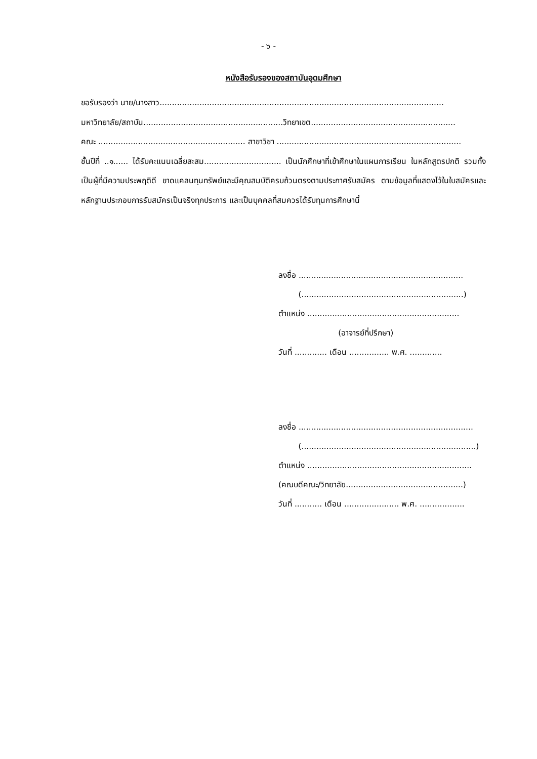- ๖ -
หนังสือรับรองของสถาบันอุดมศึกษา
ขอรับรองว่า นาย/นางสาว..................................................................................................................
มหาวิทยาลัย/สถาบัน........................................................วิทยาเขต..........................................................
คณะ ........................................................... สาขาวิชา ..........................................................................
ชั้นปีที่ ..๑...... ได้รับคะแนนเฉลี่ยสะสม............................... เป็นนักศึกษาที่เข้าศึกษาในแผนการเรียน ในหลักสูตรปกติ รวมทั้งเป็นผู้ที่มีความประพฤติดี ขาดแคลนทุนทรัพย์และมีคุณสมบัติครบถ้วนตรงตามประกาศรับสมัคร ตามข้อมูลที่แสดงไว้ในใบสมัครและหลักฐานประกอบการรับสมัครเป็นจริงทุกประการ และเป็นบุคคลที่สมควรได้รับทุนการศึกษานี้
ลงชื่อ ..................................................................
(.................................................................)
ตำแหน่ง .............................................................
(อาจารย์ที่ปรึกษา)
วันที่ ............. เดือน ................ พ.ศ. .............
ลงชื่อ ......................................................................
(......................................................................)
ตำแหน่ง ..................................................................
(คณบดีคณะ/วิทยาลัย...............................................)
วันที่ ........... เดือน ...................... พ.ศ. ..................